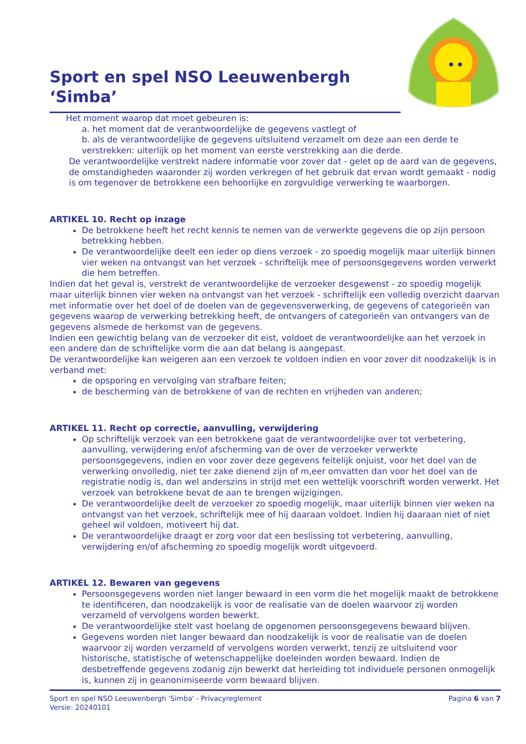Sport en spel NSO Leeuwenbergh ‘Simba’
Het moment waarop dat moet gebeuren is:
a. het moment dat de verantwoordelijke de gegevens vastlegt of
b. als de verantwoordelijke de gegevens uitsluitend verzamelt om deze aan een derde te verstrekken: uiterlijk op het moment van eerste verstrekking aan die derde.
De verantwoordelijke verstrekt nadere informatie voor zover dat - gelet op de aard van de gegevens, de omstandigheden waaronder zij worden verkregen of het gebruik dat ervan wordt gemaakt - nodig is om tegenover de betrokkene een behoorlijke en zorgvuldige verwerking te waarborgen.
ARTIKEL 10. Recht op inzage
De betrokkene heeft het recht kennis te nemen van de verwerkte gegevens die op zijn persoon betrekking hebben.
De verantwoordelijke deelt een ieder op diens verzoek - zo spoedig mogelijk maar uiterlijk binnen vier weken na ontvangst van het verzoek - schriftelijk mee of persoonsgegevens worden verwerkt die hem betreffen.
Indien dat het geval is, verstrekt de verantwoordelijke de verzoeker desgewenst - zo spoedig mogelijk maar uiterlijk binnen vier weken na ontvangst van het verzoek - schriftelijk een volledig overzicht daarvan met informatie over het doel of de doelen van de gegevensverwerking, de gegevens of categorieën van gegevens waarop de verwerking betrekking heeft, de ontvangers of categorieën van ontvangers van de gegevens alsmede de herkomst van de gegevens.
Indien een gewichtig belang van de verzoeker dit eist, voldoet de verantwoordelijke aan het verzoek in een andere dan de schriftelijke vorm die aan dat belang is aangepast.
De verantwoordelijke kan weigeren aan een verzoek te voldoen indien en voor zover dit noodzakelijk is in verband met:
de opsporing en vervolging van strafbare feiten;
de bescherming van de betrokkene of van de rechten en vrijheden van anderen;
ARTIKEL 11. Recht op correctie, aanvulling, verwijdering
Op schriftelijk verzoek van een betrokkene gaat de verantwoordelijke over tot verbetering, aanvulling, verwijdering en/of afscherming van de over de verzoeker verwerkte persoonsgegevens, indien en voor zover deze gegevens feitelijk onjuist, voor het doel van de verwerking onvolledig, niet ter zake dienend zijn of m,eer omvatten dan voor het doel van de registratie nodig is, dan wel anderszins in strijd met een wettelijk voorschrift worden verwerkt. Het verzoek van betrokkene bevat de aan te brengen wijzigingen.
De verantwoordelijke deelt de verzoeker zo spoedig mogelijk, maar uiterlijk binnen vier weken na ontvangst van het verzoek, schriftelijk mee of hij daaraan voldoet. Indien hij daaraan niet of niet geheel wil voldoen, motiveert hij dat.
De verantwoordelijke draagt er zorg voor dat een beslissing tot verbetering, aanvulling, verwijdering en/of afscherming zo spoedig mogelijk wordt uitgevoerd.
ARTIKEL 12. Bewaren van gegevens
Persoonsgegevens worden niet langer bewaard in een vorm die het mogelijk maakt de betrokkene te identificeren, dan noodzakelijk is voor de realisatie van de doelen waarvoor zij worden verzameld of vervolgens worden bewerkt.
De verantwoordelijke stelt vast hoelang de opgenomen persoonsgegevens bewaard blijven.
Gegevens worden niet langer bewaard dan noodzakelijk is voor de realisatie van de doelen waarvoor zij worden verzameld of vervolgens worden verwerkt, tenzij ze uitsluitend voor historische, statistische of wetenschappelijke doeleinden worden bewaard. Indien de desbetreffende gegevens zodanig zijn bewerkt dat herleiding tot individuele personen onmogelijk is, kunnen zij in geanonimiseerde vorm bewaard blijven.
Pagina 6 van 7 Sport en spel NSO Leeuwenbergh 'Simba' - Privacyreglement
Versie: 20240101